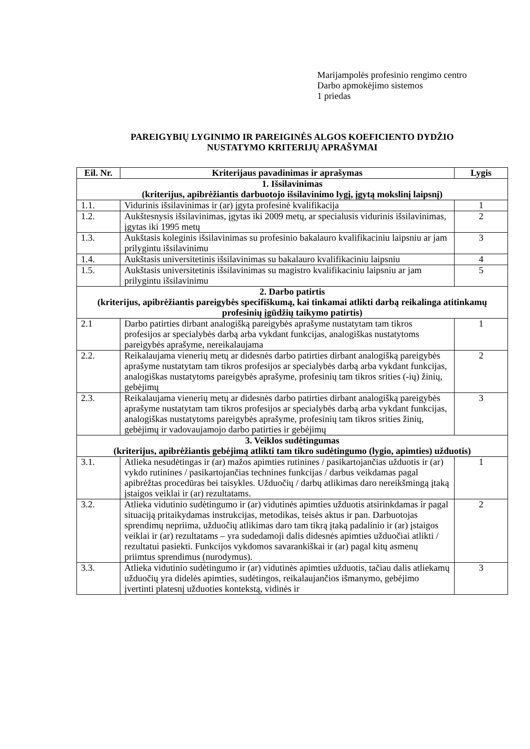Marijampolės profesinio rengimo centro
Darbo apmokėjimo sistemos
1 priedas
PAREIGYBIŲ LYGINIMO IR PAREIGINĖS ALGOS KOEFICIENTO DYDŽIO
NUSTATYMO KRITERIJŲ APRAŠYMAI
| Eil. Nr. | Kriterijaus pavadinimas ir aprašymas | Lygis |
| --- | --- | --- |
| 1. Išsilavinimas (kriterijus, apibrėžiantis darbuotojo išsilavinimo lygį, įgytą mokslinį laipsnį) | | |
| 1.1. | Vidurinis išsilavinimas ir (ar) įgyta profesinė kvalifikacija | 1 |
| 1.2. | Aukštesnysis išsilavinimas, įgytas iki 2009 metų, ar specialusis vidurinis išsilavinimas, įgytas iki 1995 metų | 2 |
| 1.3. | Aukštasis koleginis išsilavinimas su profesinio bakalauro kvalifikaciniu laipsniu ar jam prilygintu išsilavinimu | 3 |
| 1.4. | Aukštasis universitetinis išsilavinimas su bakalauro kvalifikaciniu laipsniu | 4 |
| 1.5. | Aukštasis universitetinis išsilavinimas su magistro kvalifikaciniu laipsniu ar jam prilygintu išsilavinimu | 5 |
| 2. Darbo patirtis (kriterijus, apibrėžiantis pareigybės specifiškumą, kai tinkamai atlikti darbą reikalinga atitinkamų profesinių įgūdžių taikymo patirtis) | | |
| 2.1 | Darbo patirties dirbant analogišką pareigybės aprašyme nustatytam tam tikros profesijos ar specialybės darbą arba vykdant funkcijas, analogiškas nustatytoms pareigybės aprašyme, nereikalaujama | 1 |
| 2.2. | Reikalaujama vienerių metų ar didesnės darbo patirties dirbant analogišką pareigybės aprašyme nustatytam tam tikros profesijos ar specialybės darbą arba vykdant funkcijas, analogiškas nustatytoms pareigybės aprašyme, profesinių tam tikros srities (-ių) žinių, gebėjimų | 2 |
| 2.3. | Reikalaujama vienerių metų ar didesnės darbo patirties dirbant analogišką pareigybės aprašyme nustatytam tam tikros profesijos ar specialybės darbą arba vykdant funkcijas, analogiškas nustatytoms pareigybės aprašyme, profesinių tam tikros srities žinių, gebėjimų ir vadovaujamojo darbo patirties ir gebėjimų | 3 |
| 3. Veiklos sudėtingumas (kriterijus, apibrėžiantis gebėjimą atlikti tam tikro sudėtingumo (lygio, apimties) užduotis) | | |
| 3.1. | Atlieka nesudėtingas ir (ar) mažos apimties rutinines / pasikartojančias užduotis ir (ar) vykdo rutinines / pasikartojančias technines funkcijas / darbus veikdamas pagal apibrėžtas procedūras bei taisykles. Užduočių / darbų atlikimas daro nereikšmingą įtaką įstaigos veiklai ir (ar) rezultatams. | 1 |
| 3.2. | Atlieka vidutinio sudėtingumo ir (ar) vidutinės apimties užduotis atsirinkdamas ir pagal situaciją pritaikydamas instrukcijas, metodikas, teisės aktus ir pan. Darbuotojas sprendimų nepriima, užduočių atlikimas daro tam tikrą įtaką padalinio ir (ar) įstaigos veiklai ir (ar) rezultatams – yra sudedamoji dalis didesnės apimties užduočiai atlikti / rezultatui pasiekti. Funkcijos vykdomos savarankiškai ir (ar) pagal kitų asmenų priimtus sprendimus (nurodymus). | 2 |
| 3.3. | Atlieka vidutinio sudėtingumo ir (ar) vidutinės apimties užduotis, tačiau dalis atliekamų užduočių yra didelės apimties, sudėtingos, reikalaujančios išmanymo, gebėjimo įvertinti platesnį užduoties kontekstą, vidinės ir | 3 |